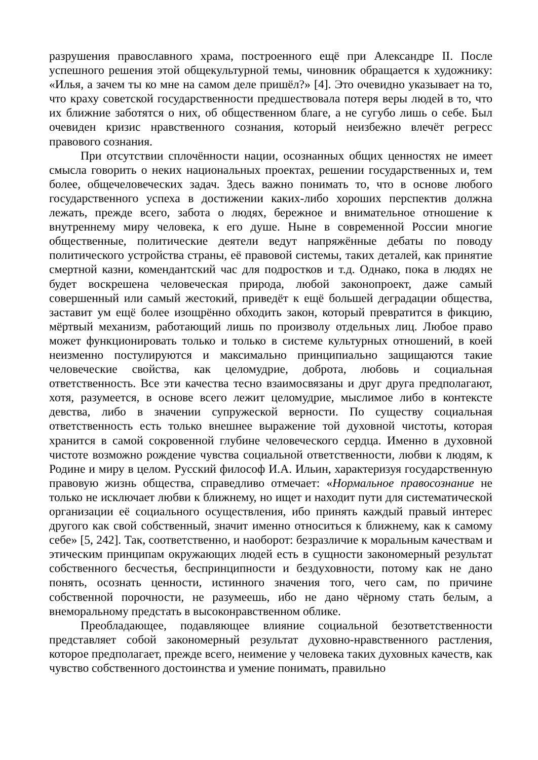разрушения православного храма, построенного ещё при Александре II. После успешного решения этой общекультурной темы, чиновник обращается к художнику: «Илья, а зачем ты ко мне на самом деле пришёл?» [4]. Это очевидно указывает на то, что краху советской государственности предшествовала потеря веры людей в то, что их ближние заботятся о них, об общественном благе, а не сугубо лишь о себе. Был очевиден кризис нравственного сознания, который неизбежно влечёт регресс правового сознания.
При отсутствии сплочённости нации, осознанных общих ценностях не имеет смысла говорить о неких национальных проектах, решении государственных и, тем более, общечеловеческих задач. Здесь важно понимать то, что в основе любого государственного успеха в достижении каких-либо хороших перспектив должна лежать, прежде всего, забота о людях, бережное и внимательное отношение к внутреннему миру человека, к его душе. Ныне в современной России многие общественные, политические деятели ведут напряжённые дебаты по поводу политического устройства страны, её правовой системы, таких деталей, как принятие смертной казни, комендантский час для подростков и т.д. Однако, пока в людях не будет воскрешена человеческая природа, любой законопроект, даже самый совершенный или самый жестокий, приведёт к ещё большей деградации общества, заставит ум ещё более изощрённо обходить закон, который превратится в фикцию, мёртвый механизм, работающий лишь по произволу отдельных лиц. Любое право может функционировать только и только в системе культурных отношений, в коей неизменно постулируются и максимально принципиально защищаются такие человеческие свойства, как целомудрие, доброта, любовь и социальная ответственность. Все эти качества тесно взаимосвязаны и друг друга предполагают, хотя, разумеется, в основе всего лежит целомудрие, мыслимое либо в контексте девства, либо в значении супружеской верности. По существу социальная ответственность есть только внешнее выражение той духовной чистоты, которая хранится в самой сокровенной глубине человеческого сердца. Именно в духовной чистоте возможно рождение чувства социальной ответственности, любви к людям, к Родине и миру в целом. Русский философ И.А. Ильин, характеризуя государственную правовую жизнь общества, справедливо отмечает: «Нормальное правосознание не только не исключает любви к ближнему, но ищет и находит пути для систематической организации её социального осуществления, ибо принять каждый правый интерес другого как свой собственный, значит именно относиться к ближнему, как к самому себе» [5, 242]. Так, соответственно, и наоборот: безразличие к моральным качествам и этическим принципам окружающих людей есть в сущности закономерный результат собственного бесчестья, беспринципности и бездуховности, потому как не дано понять, осознать ценности, истинного значения того, чего сам, по причине собственной порочности, не разумеешь, ибо не дано чёрному стать белым, а внеморальному предстать в высоконравственном облике.
Преобладающее, подавляющее влияние социальной безответственности представляет собой закономерный результат духовно-нравственного растления, которое предполагает, прежде всего, неимение у человека таких духовных качеств, как чувство собственного достоинства и умение понимать, правильно